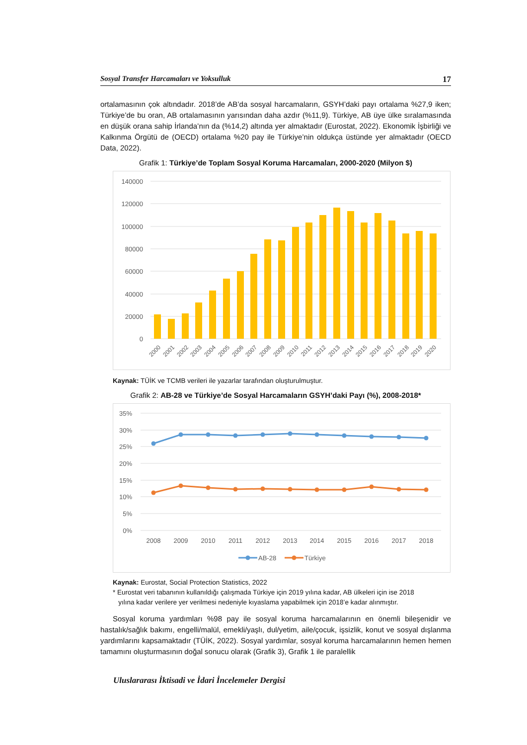Sosyal Transfer Harcamaları ve Yoksulluk 17
ortalamasının çok altındadır. 2018’de AB’da sosyal harcamaların, GSYH’daki payı ortalama %27,9 iken; Türkiye’de bu oran, AB ortalamasının yarısından daha azdır (%11,9). Türkiye, AB üye ülke sıralamasında en düşük orana sahip İrlanda’nın da (%14,2) altında yer almaktadır (Eurostat, 2022). Ekonomik İşbirliği ve Kalkınma Örgütü de (OECD) ortalama %20 pay ile Türkiye’nin oldukça üstünde yer almaktadır (OECD Data, 2022).
Grafik 1: Türkiye’de Toplam Sosyal Koruma Harcamaları, 2000-2020 (Milyon $)
140000
120000
100000
80000
60000
40000
20000
0
2000
2001
2002
2003
2004
2005
2006
2007
2008
2009
2010
2011
2012
2013
2014
2015
2016
2017
2018
2019
2020
Kaynak: TÜİK ve TCMB verileri ile yazarlar tarafından oluşturulmuştur.
Grafik 2: AB-28 ve Türkiye’de Sosyal Harcamaların GSYH’daki Payı (%), 2008-2018*
35%
30%
25%
20%
15%
10%
5%
0%
2008
2009
2010
2011
2012
2013
2014
2015
2016
2017
2018
AB-28
Türkiye
Kaynak: Eurostat, Social Protection Statistics, 2022
* Eurostat veri tabanının kullanıldığı çalışmada Türkiye için 2019 yılına kadar, AB ülkeleri için ise 2018
yılına kadar verilere yer verilmesi nedeniyle kıyaslama yapabilmek için 2018’e kadar alınmıştır.
Sosyal koruma yardımları %98 pay ile sosyal koruma harcamalarının en önemli bileşenidir ve hastalık/sağlık bakımı, engelli/malül, emekli/yaşlı, dul/yetim, aile/çocuk, işsizlik, konut ve sosyal dışlanma yardımlarını kapsamaktadır (TÜİK, 2022). Sosyal yardımlar, sosyal koruma harcamalarının hemen hemen tamamını oluşturmasının doğal sonucu olarak (Grafik 3), Grafik 1 ile paralellik
Uluslararası İktisadi ve İdari İncelemeler Dergisi